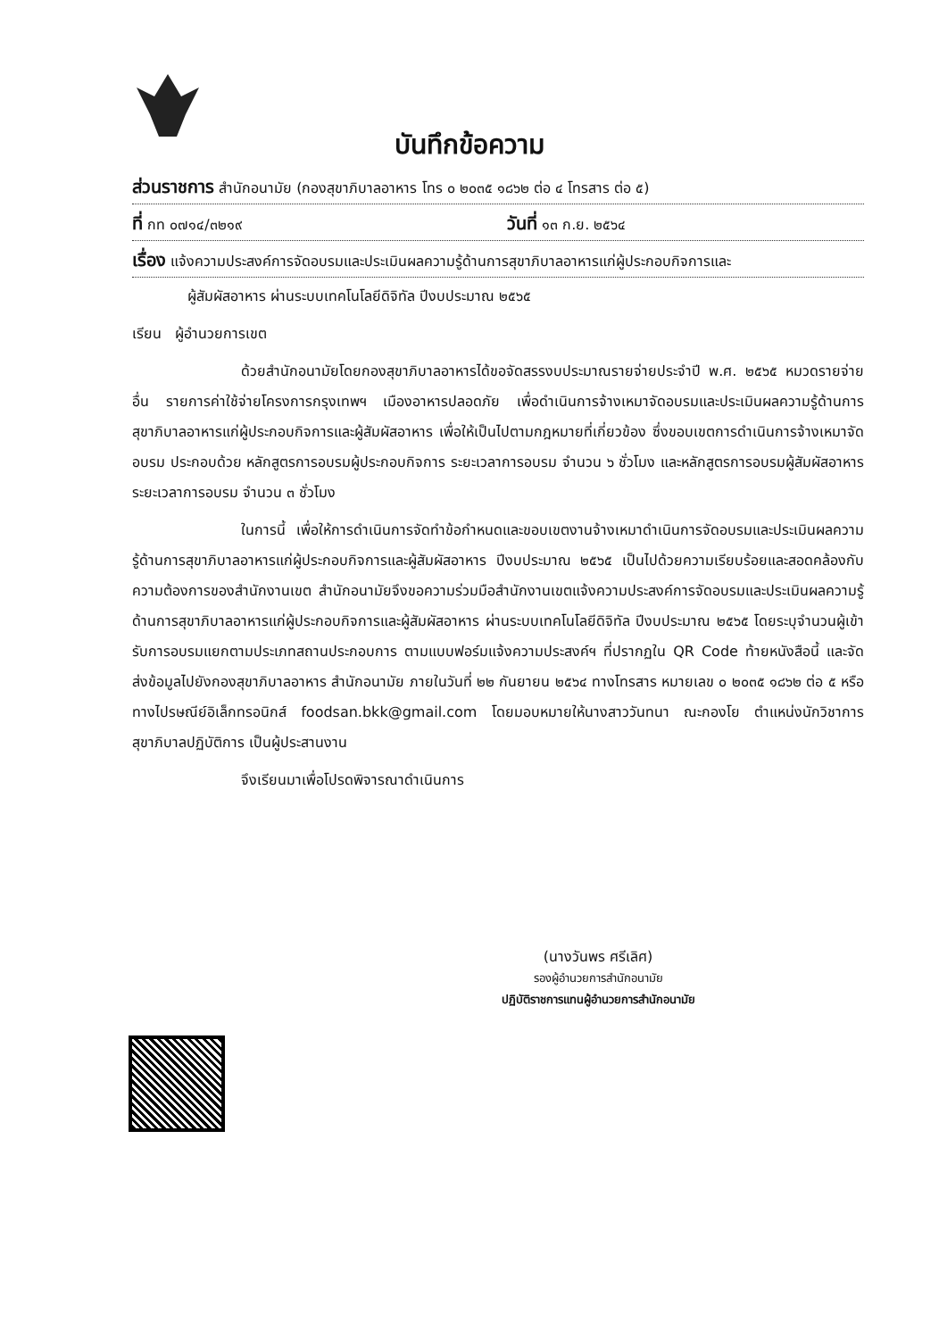บันทึกข้อความ
ส่วนราชการ สำนักอนามัย (กองสุขาภิบาลอาหาร โทร ๐ ๒๐๓๕ ๑๘๖๒ ต่อ ๔ โทรสาร ต่อ ๕)
ที่ กท ๐๗๑๔/๓๒๑๙ วันที่ ๑๓ ก.ย. ๒๕๖๔
เรื่อง แจ้งความประสงค์การจัดอบรมและประเมินผลความรู้ด้านการสุขาภิบาลอาหารแก่ผู้ประกอบกิจการและ
ผู้สัมผัสอาหาร ผ่านระบบเทคโนโลยีดิจิทัล ปีงบประมาณ ๒๕๖๕
เรียน ผู้อำนวยการเขต
ด้วยสำนักอนามัยโดยกองสุขาภิบาลอาหารได้ขอจัดสรรงบประมาณรายจ่ายประจำปี พ.ศ. ๒๕๖๕ หมวดรายจ่ายอื่น รายการค่าใช้จ่ายโครงการกรุงเทพฯ เมืองอาหารปลอดภัย เพื่อดำเนินการจ้างเหมาจัดอบรมและประเมินผลความรู้ด้านการสุขาภิบาลอาหารแก่ผู้ประกอบกิจการและผู้สัมผัสอาหาร เพื่อให้เป็นไปตามกฎหมายที่เกี่ยวข้อง ซึ่งขอบเขตการดำเนินการจ้างเหมาจัดอบรม ประกอบด้วย หลักสูตรการอบรมผู้ประกอบกิจการ ระยะเวลาการอบรม จำนวน ๖ ชั่วโมง และหลักสูตรการอบรมผู้สัมผัสอาหาร ระยะเวลาการอบรม จำนวน ๓ ชั่วโมง
ในการนี้ เพื่อให้การดำเนินการจัดทำข้อกำหนดและขอบเขตงานจ้างเหมาดำเนินการจัดอบรมและประเมินผลความรู้ด้านการสุขาภิบาลอาหารแก่ผู้ประกอบกิจการและผู้สัมผัสอาหาร ปีงบประมาณ ๒๕๖๕ เป็นไปด้วยความเรียบร้อยและสอดคล้องกับความต้องการของสำนักงานเขต สำนักอนามัยจึงขอความร่วมมือสำนักงานเขตแจ้งความประสงค์การจัดอบรมและประเมินผลความรู้ด้านการสุขาภิบาลอาหารแก่ผู้ประกอบกิจการและผู้สัมผัสอาหาร ผ่านระบบเทคโนโลยีดิจิทัล ปีงบประมาณ ๒๕๖๕ โดยระบุจำนวนผู้เข้ารับการอบรมแยกตามประเภทสถานประกอบการ ตามแบบฟอร์มแจ้งความประสงค์ฯ ที่ปรากฏใน QR Code ท้ายหนังสือนี้ และจัดส่งข้อมูลไปยังกองสุขาภิบาลอาหาร สำนักอนามัย ภายในวันที่ ๒๒ กันยายน ๒๕๖๔ ทางโทรสาร หมายเลข ๐ ๒๐๓๕ ๑๘๖๒ ต่อ ๕ หรือทางไปรษณีย์อิเล็กทรอนิกส์ foodsan.bkk@gmail.com โดยมอบหมายให้นางสาววันทนา ณะกองโย ตำแหน่งนักวิชาการสุขาภิบาลปฏิบัติการ เป็นผู้ประสานงาน
จึงเรียนมาเพื่อโปรดพิจารณาดำเนินการ
(นางวันพร ศรีเลิศ)
รองผู้อำนวยการสำนักอนามัย
ปฏิบัติราชการแทนผู้อำนวยการสำนักอนามัย